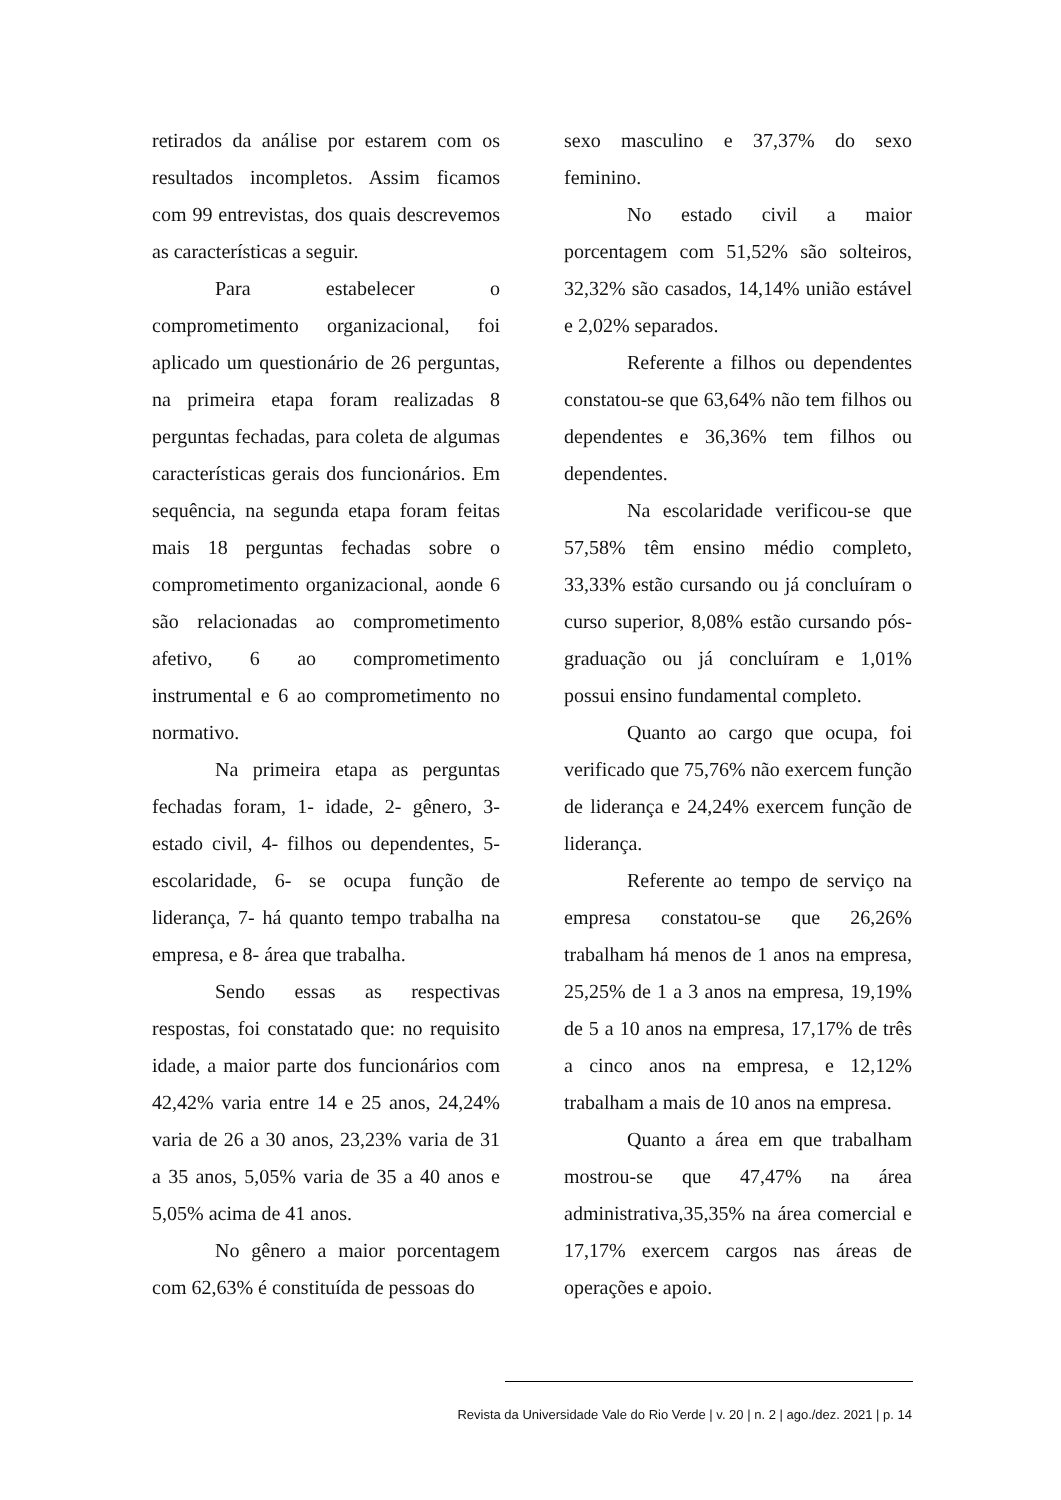retirados da análise por estarem com os resultados incompletos. Assim ficamos com 99 entrevistas, dos quais descrevemos as características a seguir.
Para estabelecer o comprometimento organizacional, foi aplicado um questionário de 26 perguntas, na primeira etapa foram realizadas 8 perguntas fechadas, para coleta de algumas características gerais dos funcionários. Em sequência, na segunda etapa foram feitas mais 18 perguntas fechadas sobre o comprometimento organizacional, aonde 6 são relacionadas ao comprometimento afetivo, 6 ao comprometimento instrumental e 6 ao comprometimento no normativo.
Na primeira etapa as perguntas fechadas foram, 1- idade, 2- gênero, 3- estado civil, 4- filhos ou dependentes, 5- escolaridade, 6- se ocupa função de liderança, 7- há quanto tempo trabalha na empresa, e 8- área que trabalha.
Sendo essas as respectivas respostas, foi constatado que: no requisito idade, a maior parte dos funcionários com 42,42% varia entre 14 e 25 anos, 24,24% varia de 26 a 30 anos, 23,23% varia de 31 a 35 anos, 5,05% varia de 35 a 40 anos e 5,05% acima de 41 anos.
No gênero a maior porcentagem com 62,63% é constituída de pessoas do
sexo masculino e 37,37% do sexo feminino.
No estado civil a maior porcentagem com 51,52% são solteiros, 32,32% são casados, 14,14% união estável e 2,02% separados.
Referente a filhos ou dependentes constatou-se que 63,64% não tem filhos ou dependentes e 36,36% tem filhos ou dependentes.
Na escolaridade verificou-se que 57,58% têm ensino médio completo, 33,33% estão cursando ou já concluíram o curso superior, 8,08% estão cursando pós-graduação ou já concluíram e 1,01% possui ensino fundamental completo.
Quanto ao cargo que ocupa, foi verificado que 75,76% não exercem função de liderança e 24,24% exercem função de liderança.
Referente ao tempo de serviço na empresa constatou-se que 26,26% trabalham há menos de 1 anos na empresa, 25,25% de 1 a 3 anos na empresa, 19,19% de 5 a 10 anos na empresa, 17,17% de três a cinco anos na empresa, e 12,12% trabalham a mais de 10 anos na empresa.
Quanto a área em que trabalham mostrou-se que 47,47% na área administrativa,35,35% na área comercial e 17,17% exercem cargos nas áreas de operações e apoio.
Revista da Universidade Vale do Rio Verde | v. 20 | n. 2 | ago./dez. 2021 | p. 14